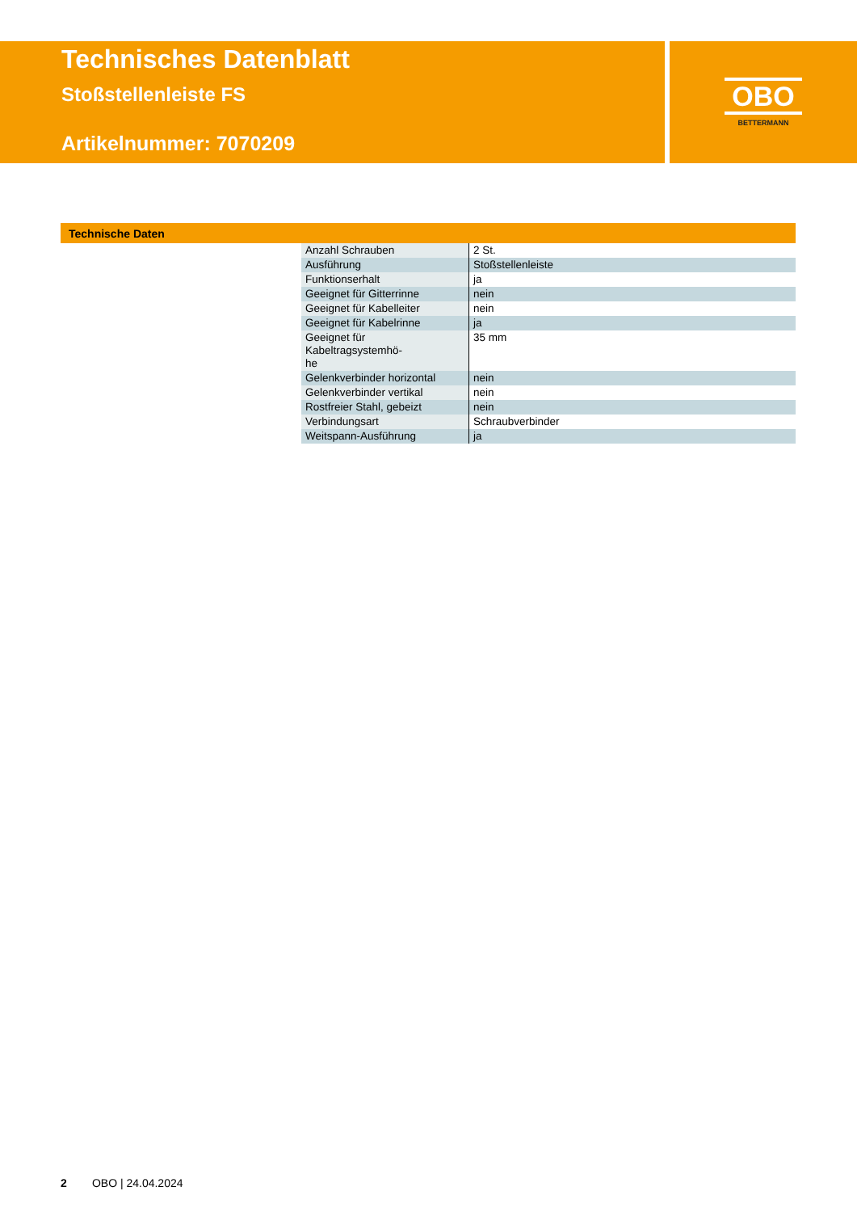Technisches Datenblatt
Stoßstellenleiste FS
Artikelnummer: 7070209
OBO
BETTERMANN
Technische Daten
| Anzahl Schrauben | 2 St. |
| Ausführung | Stoßstellenleiste |
| Funktionserhalt | ja |
| Geeignet für Gitterrinne | nein |
| Geeignet für Kabelleiter | nein |
| Geeignet für Kabelrinne | ja |
| Geeignet für Kabeltragsystemhö- he | 35 mm |
| Gelenkverbinder horizontal | nein |
| Gelenkverbinder vertikal | nein |
| Rostfreier Stahl, gebeizt | nein |
| Verbindungsart | Schraubverbinder |
| Weitspann-Ausführung | ja |
2 OBO | 24.04.2024